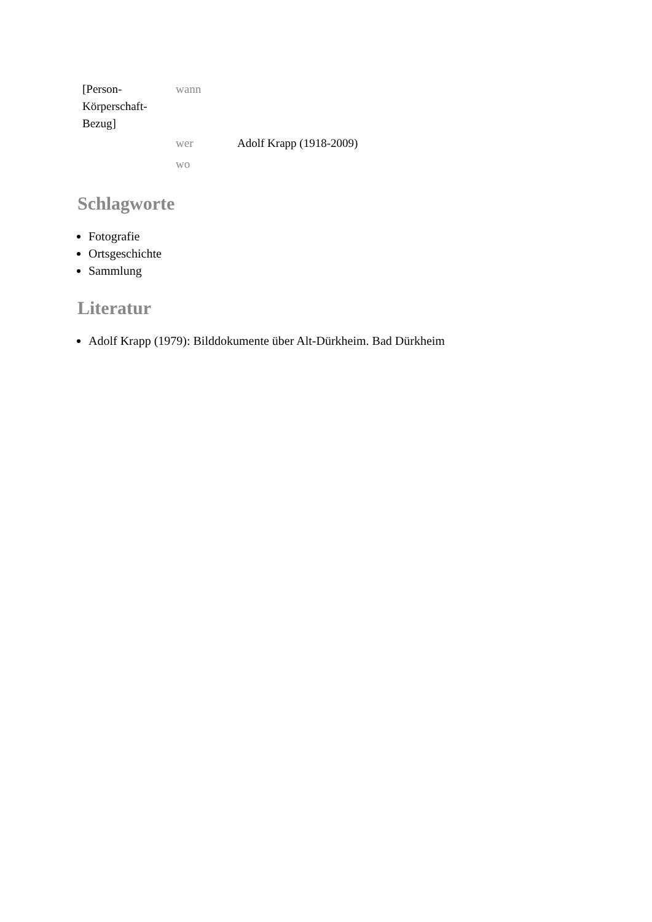| [Person- Körperschaft- Bezug] | wann | |
| | wer | Adolf Krapp (1918-2009) |
| | wo | |
Schlagworte
Fotografie
Ortsgeschichte
Sammlung
Literatur
Adolf Krapp (1979): Bilddokumente über Alt-Dürkheim. Bad Dürkheim